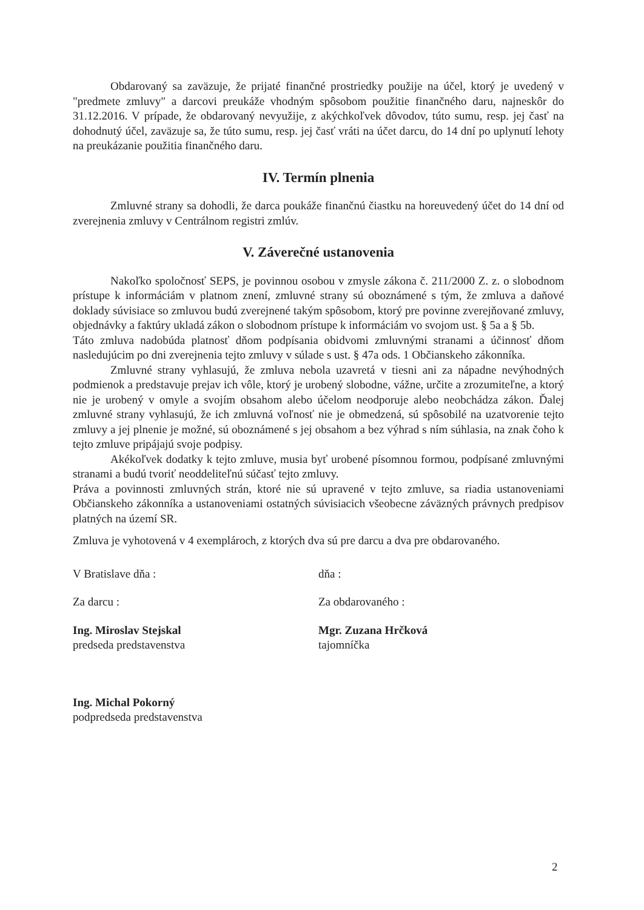Obdarovaný sa zaväzuje, že prijaté finančné prostriedky použije na účel, ktorý je uvedený v "predmete zmluvy" a darcovi preukáže vhodným spôsobom použitie finančného daru, najneskôr do 31.12.2016. V prípade, že obdarovaný nevyužije, z akýchkoľvek dôvodov, túto sumu, resp. jej časť na dohodnutý účel, zaväzuje sa, že túto sumu, resp. jej časť vráti na účet darcu, do 14 dní po uplynutí lehoty na preukázanie použitia finančného daru.
IV. Termín plnenia
Zmluvné strany sa dohodli, že darca poukáže finančnú čiastku na horeuvedený účet do 14 dní od zverejnenia zmluvy v Centrálnom registri zmlúv.
V. Záverečné ustanovenia
Nakoľko spoločnosť SEPS, je povinnou osobou v zmysle zákona č. 211/2000 Z. z. o slobodnom prístupe k informáciám v platnom znení, zmluvné strany sú oboznámené s tým, že zmluva a daňové doklady súvisiace so zmluvou budú zverejnené takým spôsobom, ktorý pre povinne zverejňované zmluvy, objednávky a faktúry ukladá zákon o slobodnom prístupe k informáciám vo svojom ust. § 5a a § 5b.
Táto zmluva nadobúda platnosť dňom podpísania obidvomi zmluvnými stranami a účinnosť dňom nasledujúcim po dni zverejnenia tejto zmluvy v súlade s ust. § 47a ods. 1 Občianskeho zákonníka.
Zmluvné strany vyhlasujú, že zmluva nebola uzavretá v tiesni ani za nápadne nevýhodných podmienok a predstavuje prejav ich vôle, ktorý je urobený slobodne, vážne, určite a zrozumiteľne, a ktorý nie je urobený v omyle a svojím obsahom alebo účelom neodporuje alebo neobchádza zákon. Ďalej zmluvné strany vyhlasujú, že ich zmluvná voľnosť nie je obmedzená, sú spôsobilé na uzatvorenie tejto zmluvy a jej plnenie je možné, sú oboznámené s jej obsahom a bez výhrad s ním súhlasia, na znak čoho k tejto zmluve pripájajú svoje podpisy.
Akékoľvek dodatky k tejto zmluve, musia byť urobené písomnou formou, podpísané zmluvnými stranami a budú tvoriť neoddeliteľnú súčasť tejto zmluvy.
Práva a povinnosti zmluvných strán, ktoré nie sú upravené v tejto zmluve, sa riadia ustanoveniami Občianskeho zákonníka a ustanoveniami ostatných súvisiacich všeobecne záväzných právnych predpisov platných na území SR.
Zmluva je vyhotovená v 4 exemplároch, z ktorých dva sú pre darcu a dva pre obdarovaného.
V Bratislave dňa :
Za darcu :
Ing. Miroslav Stejskal
predseda predstavenstva
Ing. Michal Pokorný
podpredseda predstavenstva
dňa :
Za obdarovaného :
Mgr. Zuzana Hrčková
tajomníčka
2